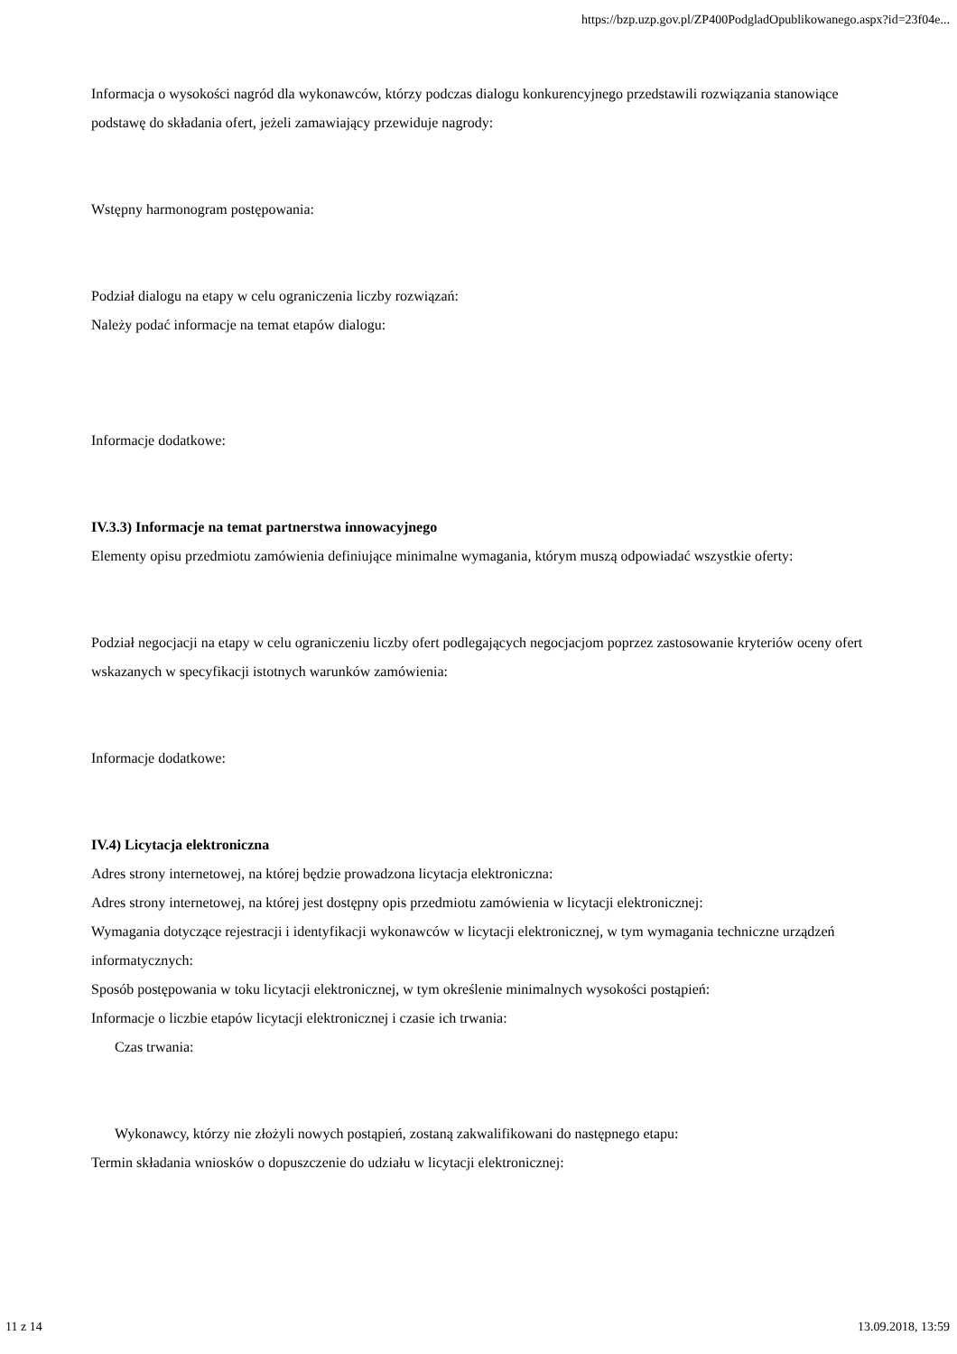https://bzp.uzp.gov.pl/ZP400PodgladOpublikowanego.aspx?id=23f04e...
Informacja o wysokości nagród dla wykonawców, którzy podczas dialogu konkurencyjnego przedstawili rozwiązania stanowiące podstawę do składania ofert, jeżeli zamawiający przewiduje nagrody:
Wstępny harmonogram postępowania:
Podział dialogu na etapy w celu ograniczenia liczby rozwiązań:
Należy podać informacje na temat etapów dialogu:
Informacje dodatkowe:
IV.3.3) Informacje na temat partnerstwa innowacyjnego
Elementy opisu przedmiotu zamówienia definiujące minimalne wymagania, którym muszą odpowiadać wszystkie oferty:
Podział negocjacji na etapy w celu ograniczeniu liczby ofert podlegających negocjacjom poprzez zastosowanie kryteriów oceny ofert wskazanych w specyfikacji istotnych warunków zamówienia:
Informacje dodatkowe:
IV.4) Licytacja elektroniczna
Adres strony internetowej, na której będzie prowadzona licytacja elektroniczna:
Adres strony internetowej, na której jest dostępny opis przedmiotu zamówienia w licytacji elektronicznej:
Wymagania dotyczące rejestracji i identyfikacji wykonawców w licytacji elektronicznej, w tym wymagania techniczne urządzeń informatycznych:
Sposób postępowania w toku licytacji elektronicznej, w tym określenie minimalnych wysokości postąpień:
Informacje o liczbie etapów licytacji elektronicznej i czasie ich trwania:
Czas trwania:
Wykonawcy, którzy nie złożyli nowych postąpień, zostaną zakwalifikowani do następnego etapu:
Termin składania wniosków o dopuszczenie do udziału w licytacji elektronicznej:
11 z 14 13.09.2018, 13:59